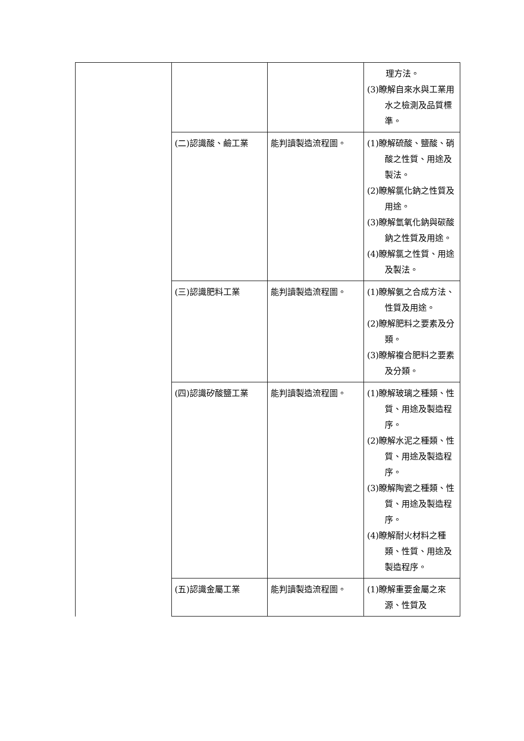| | | | 理方法。 (3)瞭解自來水與工業用水之檢測及品質標準。 |
| | (二)認識酸、鹼工業 | 能判讀製造流程圖。 | (1)瞭解硫酸、鹽酸、硝酸之性質、用途及製法。 (2)瞭解氯化鈉之性質及用途。 (3)瞭解氫氧化鈉與碳酸鈉之性質及用途。 (4)瞭解氯之性質、用途及製法。 |
| | (三)認識肥料工業 | 能判讀製造流程圖。 | (1)瞭解氨之合成方法、性質及用途。 (2)瞭解肥料之要素及分類。 (3)瞭解複合肥料之要素及分類。 |
| | (四)認識矽酸鹽工業 | 能判讀製造流程圖。 | (1)瞭解玻璃之種類、性質、用途及製造程序。 (2)瞭解水泥之種類、性質、用途及製造程序。 (3)瞭解陶瓷之種類、性質、用途及製造程序。 (4)瞭解耐火材料之種類、性質、用途及製造程序。 |
| | (五)認識金屬工業 | 能判讀製造流程圖。 | (1)瞭解重要金屬之來源、性質及 |